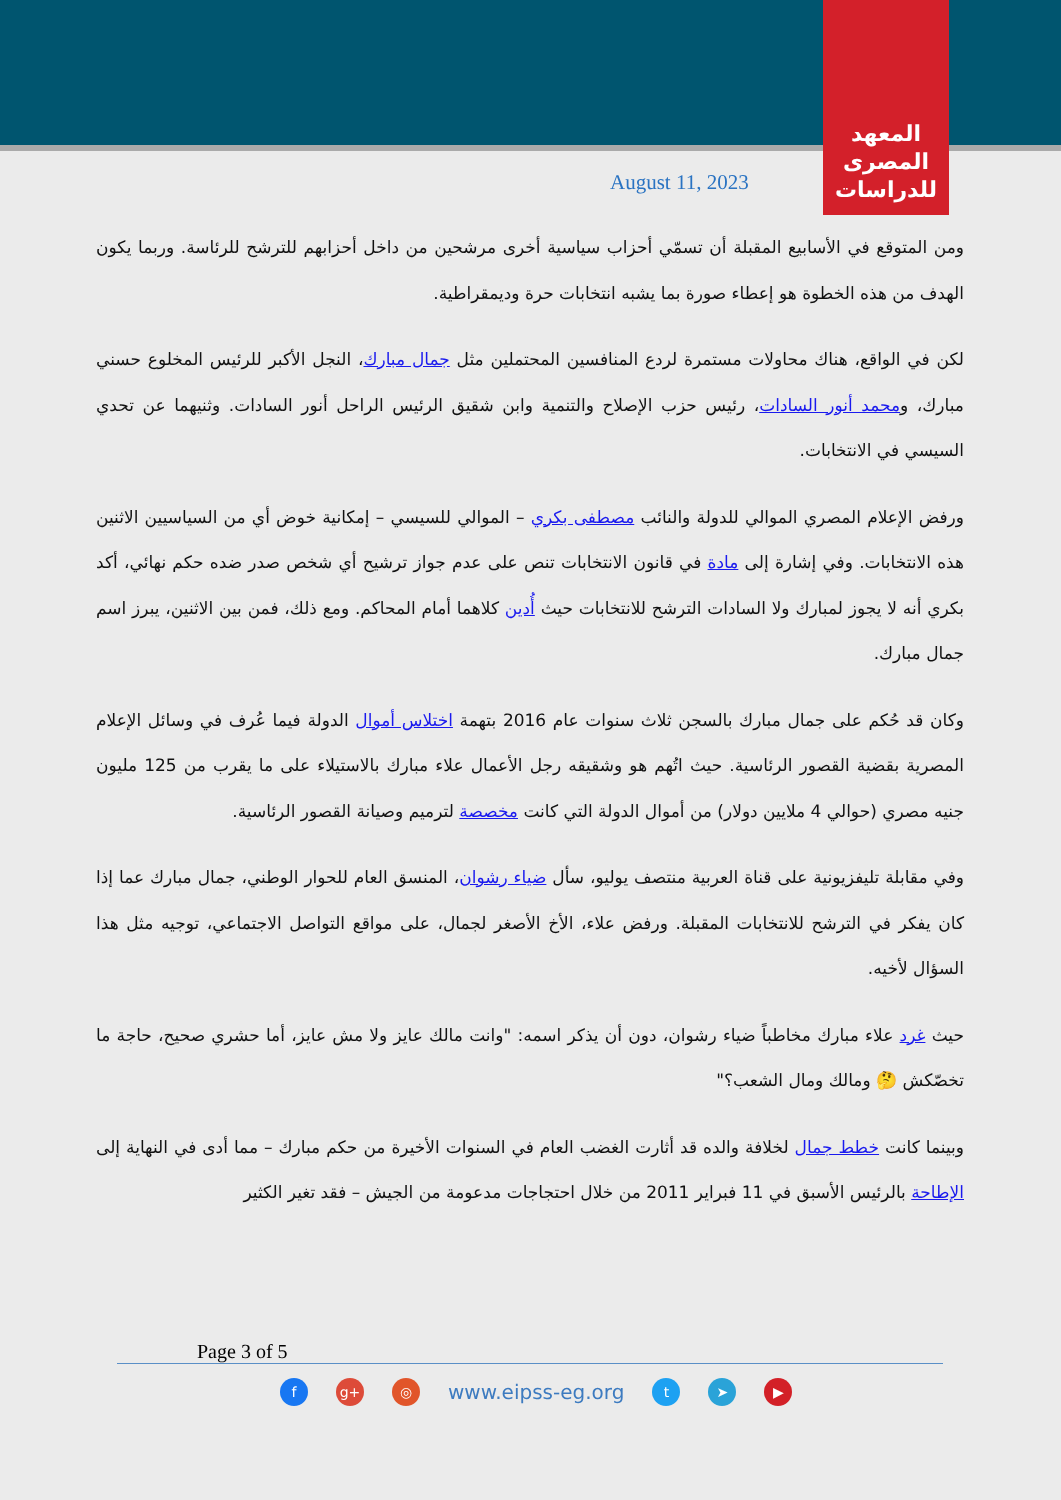المعهد
المصرى
للدراسات
August 11, 2023
ومن المتوقع في الأسابيع المقبلة أن تسمّي أحزاب سياسية أخرى مرشحين من داخل أحزابهم للترشح للرئاسة. وربما يكون الهدف من هذه الخطوة هو إعطاء صورة بما يشبه انتخابات حرة وديمقراطية.
لكن في الواقع، هناك محاولات مستمرة لردع المنافسين المحتملين مثل جمال مبارك، النجل الأكبر للرئيس المخلوع حسني مبارك، ومحمد أنور السادات، رئيس حزب الإصلاح والتنمية وابن شقيق الرئيس الراحل أنور السادات. وثنيهما عن تحدي السيسي في الانتخابات.
ورفض الإعلام المصري الموالي للدولة والنائب مصطفى بكري – الموالي للسيسي – إمكانية خوض أي من السياسيين الاثنين هذه الانتخابات. وفي إشارة إلى مادة في قانون الانتخابات تنص على عدم جواز ترشيح أي شخص صدر ضده حكم نهائي، أكد بكري أنه لا يجوز لمبارك ولا السادات الترشح للانتخابات حيث أُدين كلاهما أمام المحاكم. ومع ذلك، فمن بين الاثنين، يبرز اسم جمال مبارك.
وكان قد حُكم على جمال مبارك بالسجن ثلاث سنوات عام 2016 بتهمة اختلاس أموال الدولة فيما عُرف في وسائل الإعلام المصرية بقضية القصور الرئاسية. حيث اتُهم هو وشقيقه رجل الأعمال علاء مبارك بالاستيلاء على ما يقرب من 125 مليون جنيه مصري (حوالي 4 ملايين دولار) من أموال الدولة التي كانت مخصصة لترميم وصيانة القصور الرئاسية.
وفي مقابلة تليفزيونية على قناة العربية منتصف يوليو، سأل ضياء رشوان، المنسق العام للحوار الوطني، جمال مبارك عما إذا كان يفكر في الترشح للانتخابات المقبلة. ورفض علاء، الأخ الأصغر لجمال، على مواقع التواصل الاجتماعي، توجيه مثل هذا السؤال لأخيه.
حيث غرد علاء مبارك مخاطباً ضياء رشوان، دون أن يذكر اسمه: "وانت مالك عايز ولا مش عايز، أما حشري صحيح، حاجة ما تخصّكش 🤔 ومالك ومال الشعب؟"
وبينما كانت خطط جمال لخلافة والده قد أثارت الغضب العام في السنوات الأخيرة من حكم مبارك – مما أدى في النهاية إلى الإطاحة بالرئيس الأسبق في 11 فبراير 2011 من خلال احتجاجات مدعومة من الجيش – فقد تغير الكثير
Page 3 of 5
f g+ ◎ www.eipss-eg.org t ➤ ▶